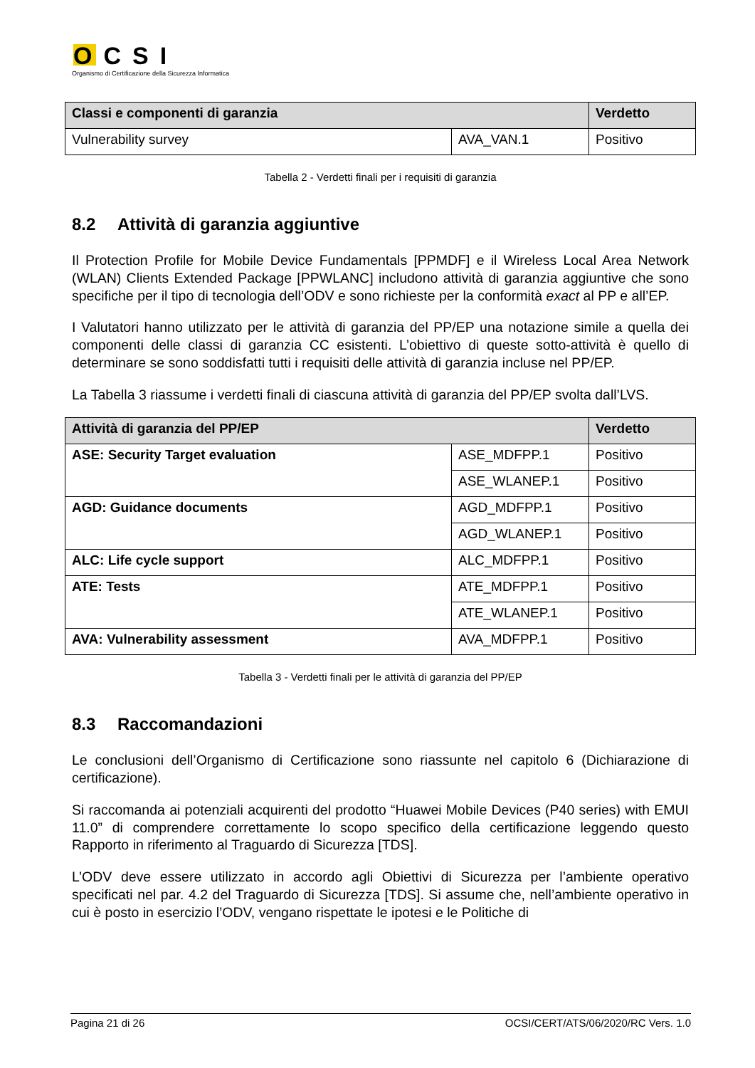OCSI
Organismo di Certificazione della Sicurezza Informatica
| Classi e componenti di garanzia | | Verdetto |
| --- | --- | --- |
| Vulnerability survey | AVA_VAN.1 | Positivo |
Tabella 2 - Verdetti finali per i requisiti di garanzia
8.2 Attività di garanzia aggiuntive
Il Protection Profile for Mobile Device Fundamentals [PPMDF] e il Wireless Local Area Network (WLAN) Clients Extended Package [PPWLANC] includono attività di garanzia aggiuntive che sono specifiche per il tipo di tecnologia dell’ODV e sono richieste per la conformità exact al PP e all’EP.
I Valutatori hanno utilizzato per le attività di garanzia del PP/EP una notazione simile a quella dei componenti delle classi di garanzia CC esistenti. L’obiettivo di queste sotto-attività è quello di determinare se sono soddisfatti tutti i requisiti delle attività di garanzia incluse nel PP/EP.
La Tabella 3 riassume i verdetti finali di ciascuna attività di garanzia del PP/EP svolta dall’LVS.
| Attività di garanzia del PP/EP | | Verdetto |
| --- | --- | --- |
| ASE: Security Target evaluation | ASE_MDFPP.1 | Positivo |
| | ASE_WLANEP.1 | Positivo |
| AGD: Guidance documents | AGD_MDFPP.1 | Positivo |
| | AGD_WLANEP.1 | Positivo |
| ALC: Life cycle support | ALC_MDFPP.1 | Positivo |
| ATE: Tests | ATE_MDFPP.1 | Positivo |
| | ATE_WLANEP.1 | Positivo |
| AVA: Vulnerability assessment | AVA_MDFPP.1 | Positivo |
Tabella 3 - Verdetti finali per le attività di garanzia del PP/EP
8.3 Raccomandazioni
Le conclusioni dell’Organismo di Certificazione sono riassunte nel capitolo 6 (Dichiarazione di certificazione).
Si raccomanda ai potenziali acquirenti del prodotto “Huawei Mobile Devices (P40 series) with EMUI 11.0” di comprendere correttamente lo scopo specifico della certificazione leggendo questo Rapporto in riferimento al Traguardo di Sicurezza [TDS].
L’ODV deve essere utilizzato in accordo agli Obiettivi di Sicurezza per l’ambiente operativo specificati nel par. 4.2 del Traguardo di Sicurezza [TDS]. Si assume che, nell’ambiente operativo in cui è posto in esercizio l’ODV, vengano rispettate le ipotesi e le Politiche di
Pagina 21 di 26 OCSI/CERT/ATS/06/2020/RC Vers. 1.0